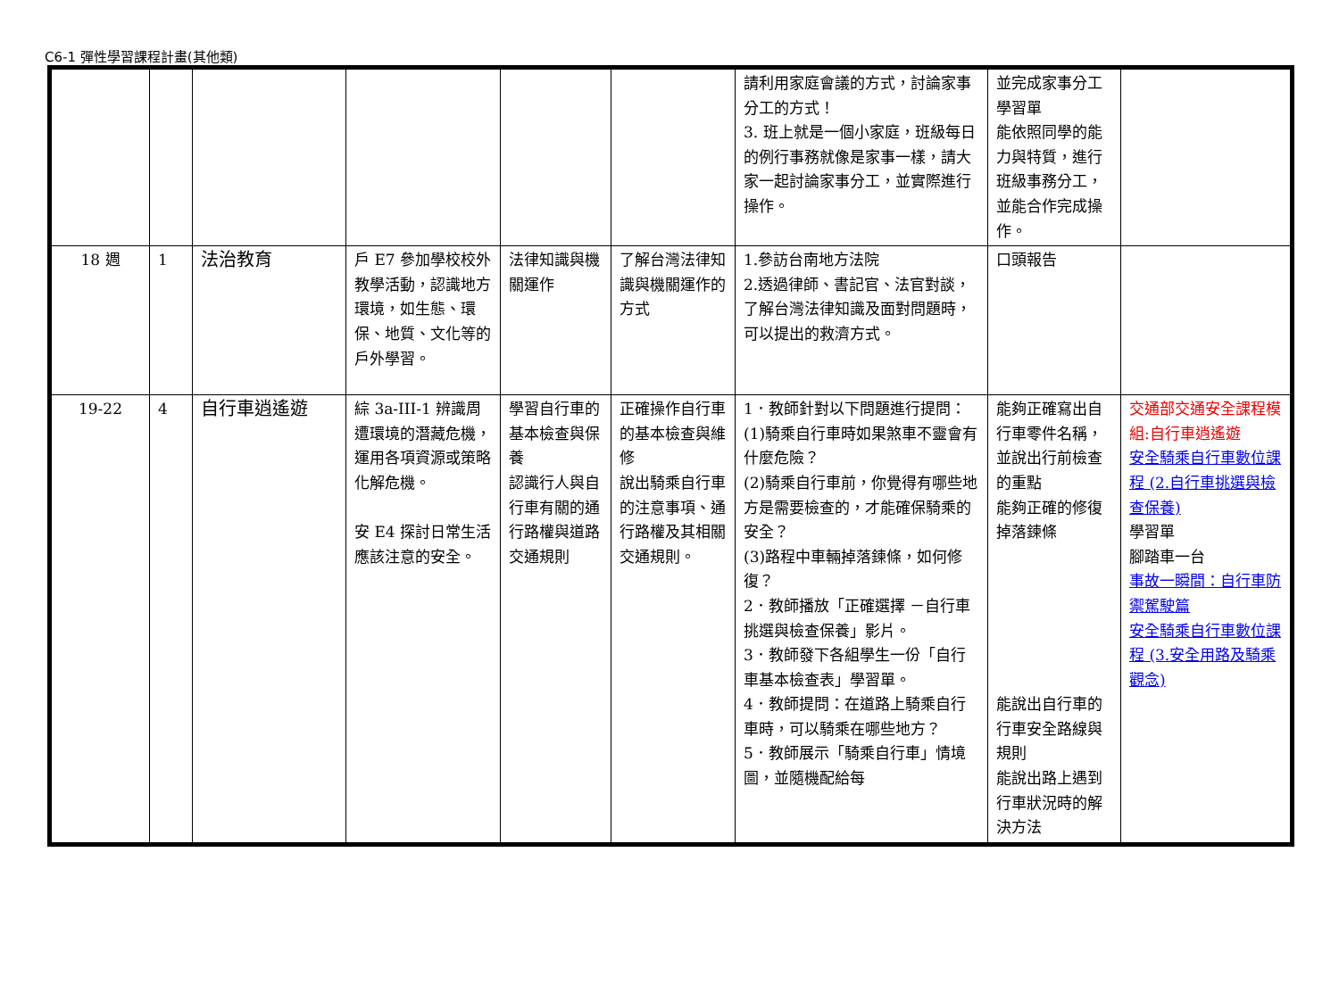C6-1 彈性學習課程計畫(其他類)
| | | | | | | 請利用家庭會議的方式，討論家事分工的方式！ 3. 班上就是一個小家庭，班級每日的例行事務就像是家事一樣，請大家一起討論家事分工，並實際進行操作。 | 並完成家事分工學習單 能依照同學的能力與特質，進行班級事務分工，並能合作完成操作。 | |
| 18 週 | 1 | 法治教育 | 戶 E7 參加學校校外教學活動，認識地方環境，如生態、環保、地質、文化等的戶外學習。 | 法律知識與機關運作 | 了解台灣法律知識與機關運作的方式 | 1.參訪台南地方法院 2.透過律師、書記官、法官對談，了解台灣法律知識及面對問題時，可以提出的救濟方式。 | 口頭報告 | |
| 19-22 | 4 | 自行車逍遙遊 | 綜 3a-III-1 辨識周遭環境的潛藏危機，運用各項資源或策略化解危機。 安 E4 探討日常生活應該注意的安全。 | 學習自行車的基本檢查與保養 認識行人與自行車有關的通行路權與道路交通規則 | 正確操作自行車的基本檢查與維修 說出騎乘自行車的注意事項、通行路權及其相關交通規則。 | 1．教師針對以下問題進行提問： (1)騎乘自行車時如果煞車不靈會有什麼危險？ (2)騎乘自行車前，你覺得有哪些地方是需要檢查的，才能確保騎乘的安全？ (3)路程中車輛掉落鍊條，如何修復？ 2．教師播放「正確選擇 －自行車挑選與檢查保養」影片。 3．教師發下各組學生一份「自行車基本檢查表」學習單。 4．教師提問：在道路上騎乘自行車時，可以騎乘在哪些地方？ 5．教師展示「騎乘自行車」情境圖，並隨機配給每 | 能夠正確寫出自行車零件名稱，並說出行前檢查的重點 能夠正確的修復掉落鍊條 能說出自行車的行車安全路線與規則 能說出路上遇到行車狀況時的解決方法 | 交通部交通安全課程模組:自行車逍遙遊 安全騎乘自行車數位課程 (2.自行車挑選與檢查保養) 學習單 腳踏車一台 事故一瞬間：自行車防禦駕駛篇 安全騎乘自行車數位課程 (3.安全用路及騎乘觀念) |